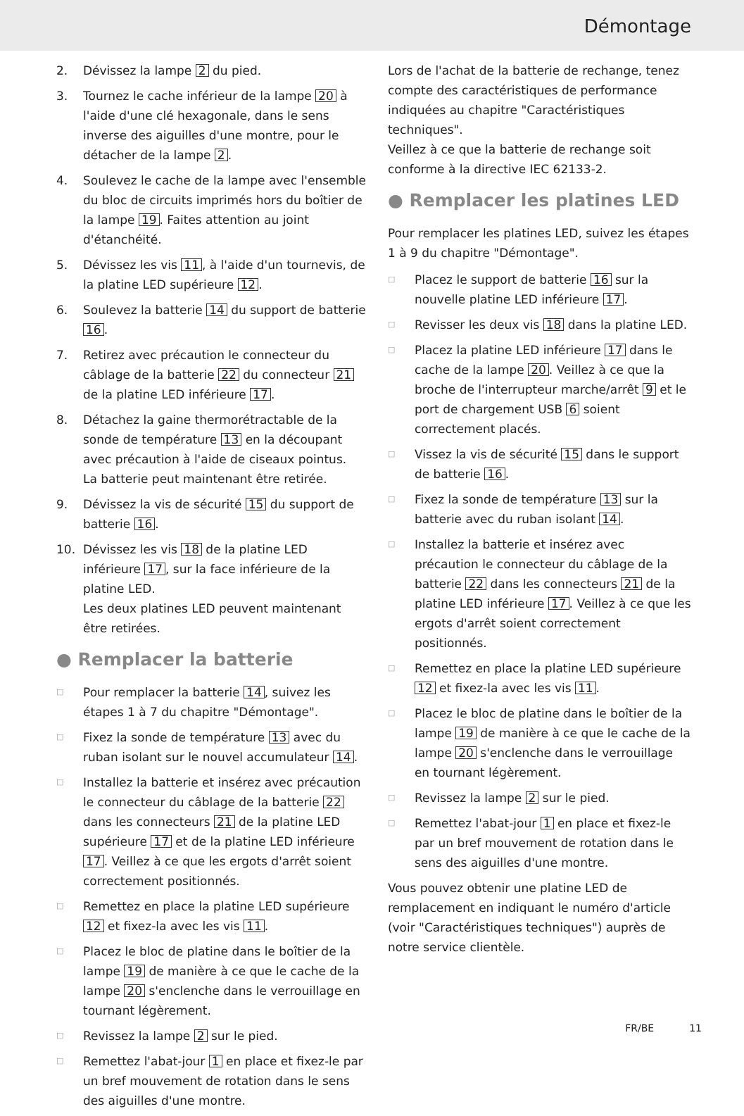Démontage
2. Dévissez la lampe 2 du pied.
3. Tournez le cache inférieur de la lampe 20 à l'aide d'une clé hexagonale, dans le sens inverse des aiguilles d'une montre, pour le détacher de la lampe 2.
4. Soulevez le cache de la lampe avec l'ensemble du bloc de circuits imprimés hors du boîtier de la lampe 19. Faites attention au joint d'étanchéité.
5. Dévissez les vis 11, à l'aide d'un tournevis, de la platine LED supérieure 12.
6. Soulevez la batterie 14 du support de batterie 16.
7. Retirez avec précaution le connecteur du câblage de la batterie 22 du connecteur 21 de la platine LED inférieure 17.
8. Détachez la gaine thermorétractable de la sonde de température 13 en la découpant avec précaution à l'aide de ciseaux pointus.
La batterie peut maintenant être retirée.
9. Dévissez la vis de sécurité 15 du support de batterie 16.
10. Dévissez les vis 18 de la platine LED inférieure 17, sur la face inférieure de la platine LED.
Les deux platines LED peuvent maintenant être retirées.
● Remplacer la batterie
□ Pour remplacer la batterie 14, suivez les étapes 1 à 7 du chapitre "Démontage".
□ Fixez la sonde de température 13 avec du ruban isolant sur le nouvel accumulateur 14.
□ Installez la batterie et insérez avec précaution le connecteur du câblage de la batterie 22 dans les connecteurs 21 de la platine LED supérieure 17 et de la platine LED inférieure 17. Veillez à ce que les ergots d'arrêt soient correctement positionnés.
□ Remettez en place la platine LED supérieure 12 et fixez-la avec les vis 11.
□ Placez le bloc de platine dans le boîtier de la lampe 19 de manière à ce que le cache de la lampe 20 s'enclenche dans le verrouillage en tournant légèrement.
□ Revissez la lampe 2 sur le pied.
□ Remettez l'abat-jour 1 en place et fixez-le par un bref mouvement de rotation dans le sens des aiguilles d'une montre.
Lors de l'achat de la batterie de rechange, tenez compte des caractéristiques de performance indiquées au chapitre "Caractéristiques techniques".
Veillez à ce que la batterie de rechange soit conforme à la directive IEC 62133-2.
● Remplacer les platines LED
Pour remplacer les platines LED, suivez les étapes 1 à 9 du chapitre "Démontage".
□ Placez le support de batterie 16 sur la nouvelle platine LED inférieure 17.
□ Revisser les deux vis 18 dans la platine LED.
□ Placez la platine LED inférieure 17 dans le cache de la lampe 20. Veillez à ce que la broche de l'interrupteur marche/arrêt 9 et le port de chargement USB 6 soient correctement placés.
□ Vissez la vis de sécurité 15 dans le support de batterie 16.
□ Fixez la sonde de température 13 sur la batterie avec du ruban isolant 14.
□ Installez la batterie et insérez avec précaution le connecteur du câblage de la batterie 22 dans les connecteurs 21 de la platine LED inférieure 17. Veillez à ce que les ergots d'arrêt soient correctement positionnés.
□ Remettez en place la platine LED supérieure 12 et fixez-la avec les vis 11.
□ Placez le bloc de platine dans le boîtier de la lampe 19 de manière à ce que le cache de la lampe 20 s'enclenche dans le verrouillage en tournant légèrement.
□ Revissez la lampe 2 sur le pied.
□ Remettez l'abat-jour 1 en place et fixez-le par un bref mouvement de rotation dans le sens des aiguilles d'une montre.
Vous pouvez obtenir une platine LED de remplacement en indiquant le numéro d'article (voir "Caractéristiques techniques") auprès de notre service clientèle.
FR/BE 11